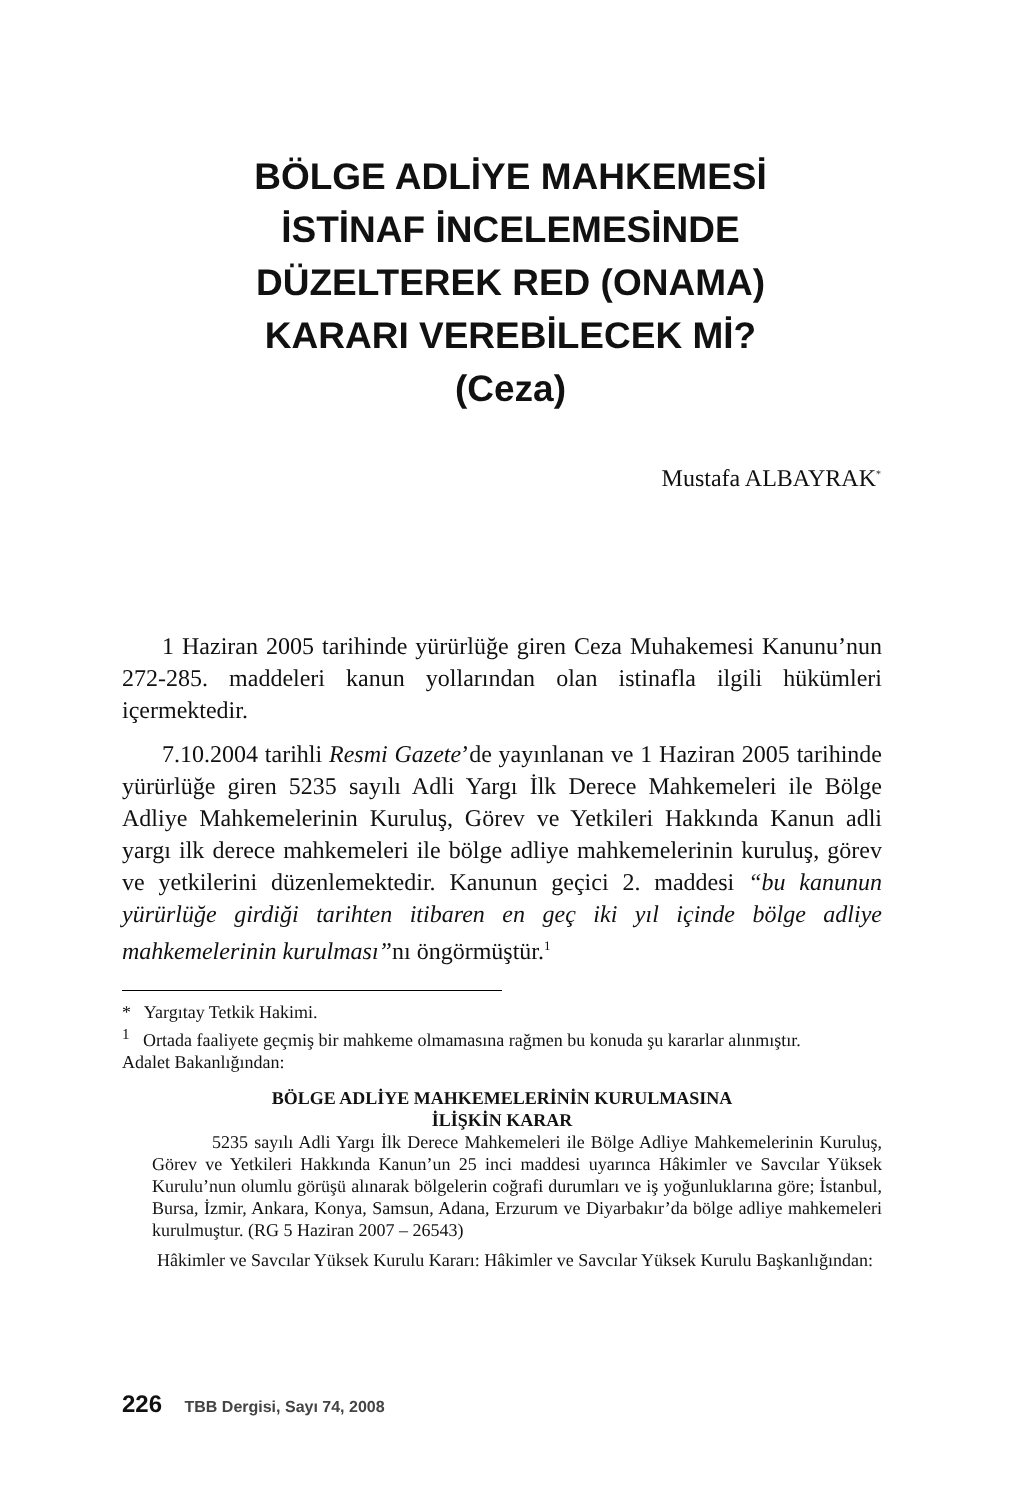BÖLGE ADLİYE MAHKEMESİ
İSTİNAF İNCELEMESİNDE
DÜZELTEREK RED (ONAMA)
KARARI VEREBİLECEK Mİ?
(Ceza)
Mustafa ALBAYRAK<sup>*</sup>
1 Haziran 2005 tarihinde yürürlüğe giren Ceza Muhakemesi Kanunu’nun 272-285. maddeleri kanun yollarından olan istinafla ilgili hükümleri içermektedir.
7.10.2004 tarihli Resmi Gazete’de yayınlanan ve 1 Haziran 2005 tarihinde yürürlüğe giren 5235 sayılı Adli Yargı İlk Derece Mahkemeleri ile Bölge Adliye Mahkemelerinin Kuruluş, Görev ve Yetkileri Hakkında Kanun adli yargı ilk derece mahkemeleri ile bölge adliye mahkemelerinin kuruluş, görev ve yetkilerini düzenlemektedir. Kanunun geçici 2. maddesi “bu kanunun yürürlüğe girdiği tarihten itibaren en geç iki yıl içinde bölge adliye mahkemelerinin kurulması”nı öngörmüştür.<sup>1</sup>
* Yargıtay Tetkik Hakimi.
<sup>1</sup> Ortada faaliyete geçmiş bir mahkeme olmamasına rağmen bu konuda şu kararlar alınmıştır.
Adalet Bakanlığından:
BÖLGE ADLİYE MAHKEMELERİNİN KURULMASINA
İLİŞKİN KARAR
5235 sayılı Adli Yargı İlk Derece Mahkemeleri ile Bölge Adliye Mahkemelerinin Kuruluş, Görev ve Yetkileri Hakkında Kanun’un 25 inci maddesi uyarınca Hâkimler ve Savcılar Yüksek Kurulu’nun olumlu görüşü alınarak bölgelerin coğrafi durumları ve iş yoğunluklarına göre; İstanbul, Bursa, İzmir, Ankara, Konya, Samsun, Adana, Erzurum ve Diyarbakır’da bölge adliye mahkemeleri kurulmuştur. (RG 5 Haziran 2007 – 26543)
Hâkimler ve Savcılar Yüksek Kurulu Kararı: Hâkimler ve Savcılar Yüksek Kurulu Başkanlığından:
226 TBB Dergisi, Sayı 74, 2008